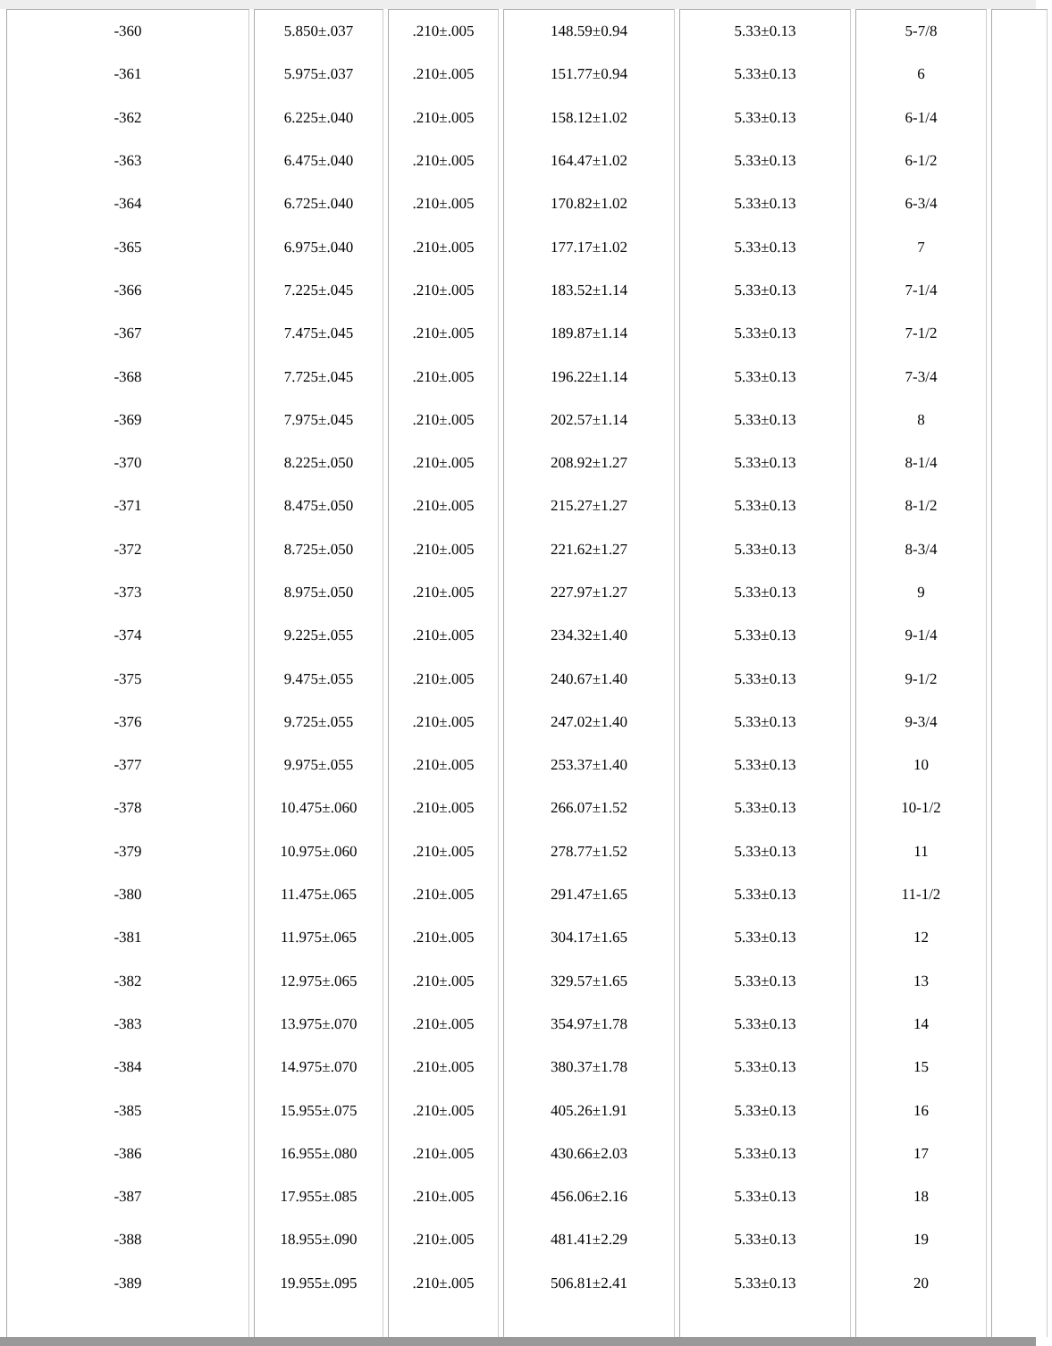| -360 | 5.850±.037 | .210±.005 | 148.59±0.94 | 5.33±0.13 | 5-7/8 | |
| -361 | 5.975±.037 | .210±.005 | 151.77±0.94 | 5.33±0.13 | 6 | |
| -362 | 6.225±.040 | .210±.005 | 158.12±1.02 | 5.33±0.13 | 6-1/4 | |
| -363 | 6.475±.040 | .210±.005 | 164.47±1.02 | 5.33±0.13 | 6-1/2 | |
| -364 | 6.725±.040 | .210±.005 | 170.82±1.02 | 5.33±0.13 | 6-3/4 | |
| -365 | 6.975±.040 | .210±.005 | 177.17±1.02 | 5.33±0.13 | 7 | |
| -366 | 7.225±.045 | .210±.005 | 183.52±1.14 | 5.33±0.13 | 7-1/4 | |
| -367 | 7.475±.045 | .210±.005 | 189.87±1.14 | 5.33±0.13 | 7-1/2 | |
| -368 | 7.725±.045 | .210±.005 | 196.22±1.14 | 5.33±0.13 | 7-3/4 | |
| -369 | 7.975±.045 | .210±.005 | 202.57±1.14 | 5.33±0.13 | 8 | |
| -370 | 8.225±.050 | .210±.005 | 208.92±1.27 | 5.33±0.13 | 8-1/4 | |
| -371 | 8.475±.050 | .210±.005 | 215.27±1.27 | 5.33±0.13 | 8-1/2 | |
| -372 | 8.725±.050 | .210±.005 | 221.62±1.27 | 5.33±0.13 | 8-3/4 | |
| -373 | 8.975±.050 | .210±.005 | 227.97±1.27 | 5.33±0.13 | 9 | |
| -374 | 9.225±.055 | .210±.005 | 234.32±1.40 | 5.33±0.13 | 9-1/4 | |
| -375 | 9.475±.055 | .210±.005 | 240.67±1.40 | 5.33±0.13 | 9-1/2 | |
| -376 | 9.725±.055 | .210±.005 | 247.02±1.40 | 5.33±0.13 | 9-3/4 | |
| -377 | 9.975±.055 | .210±.005 | 253.37±1.40 | 5.33±0.13 | 10 | |
| -378 | 10.475±.060 | .210±.005 | 266.07±1.52 | 5.33±0.13 | 10-1/2 | |
| -379 | 10.975±.060 | .210±.005 | 278.77±1.52 | 5.33±0.13 | 11 | |
| -380 | 11.475±.065 | .210±.005 | 291.47±1.65 | 5.33±0.13 | 11-1/2 | |
| -381 | 11.975±.065 | .210±.005 | 304.17±1.65 | 5.33±0.13 | 12 | |
| -382 | 12.975±.065 | .210±.005 | 329.57±1.65 | 5.33±0.13 | 13 | |
| -383 | 13.975±.070 | .210±.005 | 354.97±1.78 | 5.33±0.13 | 14 | |
| -384 | 14.975±.070 | .210±.005 | 380.37±1.78 | 5.33±0.13 | 15 | |
| -385 | 15.955±.075 | .210±.005 | 405.26±1.91 | 5.33±0.13 | 16 | |
| -386 | 16.955±.080 | .210±.005 | 430.66±2.03 | 5.33±0.13 | 17 | |
| -387 | 17.955±.085 | .210±.005 | 456.06±2.16 | 5.33±0.13 | 18 | |
| -388 | 18.955±.090 | .210±.005 | 481.41±2.29 | 5.33±0.13 | 19 | |
| -389 | 19.955±.095 | .210±.005 | 506.81±2.41 | 5.33±0.13 | 20 | |